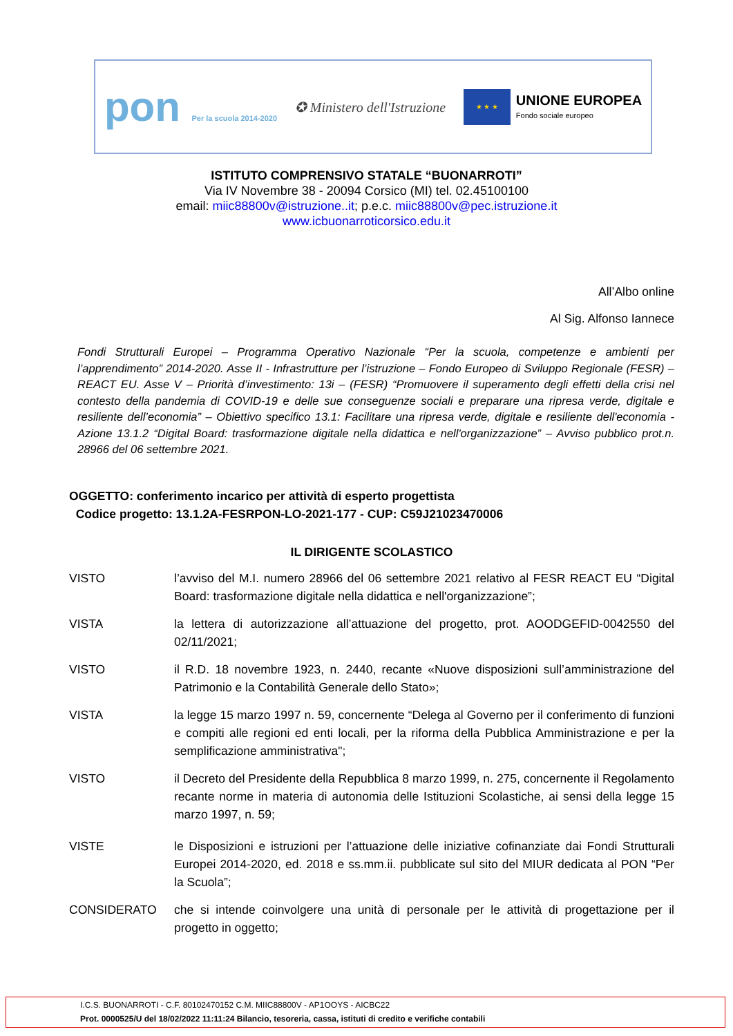pon Per la scuola 2014-2020
✪ Ministero dell'Istruzione
★ ★ ★
UNIONE EUROPEA
Fondo sociale europeo
ISTITUTO COMPRENSIVO STATALE “BUONARROTI”
Via IV Novembre 38 - 20094 Corsico (MI) tel. 02.45100100
email: miic88800v@istruzione..it; p.e.c. miic88800v@pec.istruzione.it
www.icbuonarroticorsico.edu.it
All’Albo online
Al Sig. Alfonso Iannece
Fondi Strutturali Europei – Programma Operativo Nazionale “Per la scuola, competenze e ambienti per l’apprendimento” 2014-2020. Asse II - Infrastrutture per l’istruzione – Fondo Europeo di Sviluppo Regionale (FESR) – REACT EU. Asse V – Priorità d’investimento: 13i – (FESR) “Promuovere il superamento degli effetti della crisi nel contesto della pandemia di COVID-19 e delle sue conseguenze sociali e preparare una ripresa verde, digitale e resiliente dell’economia” – Obiettivo specifico 13.1: Facilitare una ripresa verde, digitale e resiliente dell'economia -Azione 13.1.2 “Digital Board: trasformazione digitale nella didattica e nell'organizzazione” – Avviso pubblico prot.n. 28966 del 06 settembre 2021.
OGGETTO: conferimento incarico per attività di esperto progettista
Codice progetto: 13.1.2A-FESRPON-LO-2021-177 - CUP: C59J21023470006
IL DIRIGENTE SCOLASTICO
VISTO l’avviso del M.I. numero 28966 del 06 settembre 2021 relativo al FESR REACT EU “Digital Board: trasformazione digitale nella didattica e nell'organizzazione”;
VISTA la lettera di autorizzazione all’attuazione del progetto, prot. AOODGEFID-0042550 del 02/11/2021;
VISTO il R.D. 18 novembre 1923, n. 2440, recante «Nuove disposizioni sull’amministrazione del Patrimonio e la Contabilità Generale dello Stato»;
VISTA la legge 15 marzo 1997 n. 59, concernente “Delega al Governo per il conferimento di funzioni e compiti alle regioni ed enti locali, per la riforma della Pubblica Amministrazione e per la semplificazione amministrativa";
VISTO il Decreto del Presidente della Repubblica 8 marzo 1999, n. 275, concernente il Regolamento recante norme in materia di autonomia delle Istituzioni Scolastiche, ai sensi della legge 15 marzo 1997, n. 59;
VISTE le Disposizioni e istruzioni per l’attuazione delle iniziative cofinanziate dai Fondi Strutturali Europei 2014-2020, ed. 2018 e ss.mm.ii. pubblicate sul sito del MIUR dedicata al PON “Per la Scuola”;
CONSIDERATO che si intende coinvolgere una unità di personale per le attività di progettazione per il progetto in oggetto;
I.C.S. BUONARROTI - C.F. 80102470152 C.M. MIIC88800V - AP1OOYS - AICBC22
Prot. 0000525/U del 18/02/2022 11:11:24 Bilancio, tesoreria, cassa, istituti di credito e verifiche contabili